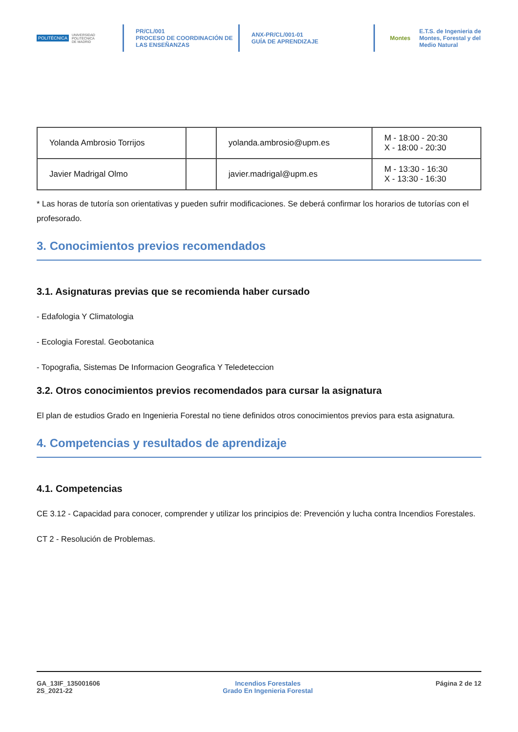POLITÉCNICA UNIVERSIDAD
POLITÉCNICA
DE MADRID
PR/CL/001
PROCESO DE COORDINACIÓN DE
LAS ENSEÑANZAS
ANX-PR/CL/001-01
GUÍA DE APRENDIZAJE
Montes E.T.S. de Ingenieria de
Montes, Forestal y del
Medio Natural
| Yolanda Ambrosio Torrijos | | yolanda.ambrosio@upm.es | M - 18:00 - 20:30 X - 18:00 - 20:30 |
| Javier Madrigal Olmo | | javier.madrigal@upm.es | M - 13:30 - 16:30 X - 13:30 - 16:30 |
* Las horas de tutoría son orientativas y pueden sufrir modificaciones. Se deberá confirmar los horarios de tutorías con el profesorado.
3. Conocimientos previos recomendados
3.1. Asignaturas previas que se recomienda haber cursado
- Edafologia Y Climatologia
- Ecologia Forestal. Geobotanica
- Topografia, Sistemas De Informacion Geografica Y Teledeteccion
3.2. Otros conocimientos previos recomendados para cursar la asignatura
El plan de estudios Grado en Ingenieria Forestal no tiene definidos otros conocimientos previos para esta asignatura.
4. Competencias y resultados de aprendizaje
4.1. Competencias
CE 3.12 - Capacidad para conocer, comprender y utilizar los principios de: Prevención y lucha contra Incendios Forestales.
CT 2 - Resolución de Problemas.
GA_13IF_135001606
2S_2021-22
Incendios Forestales
Grado En Ingenieria Forestal
Página 2 de 12